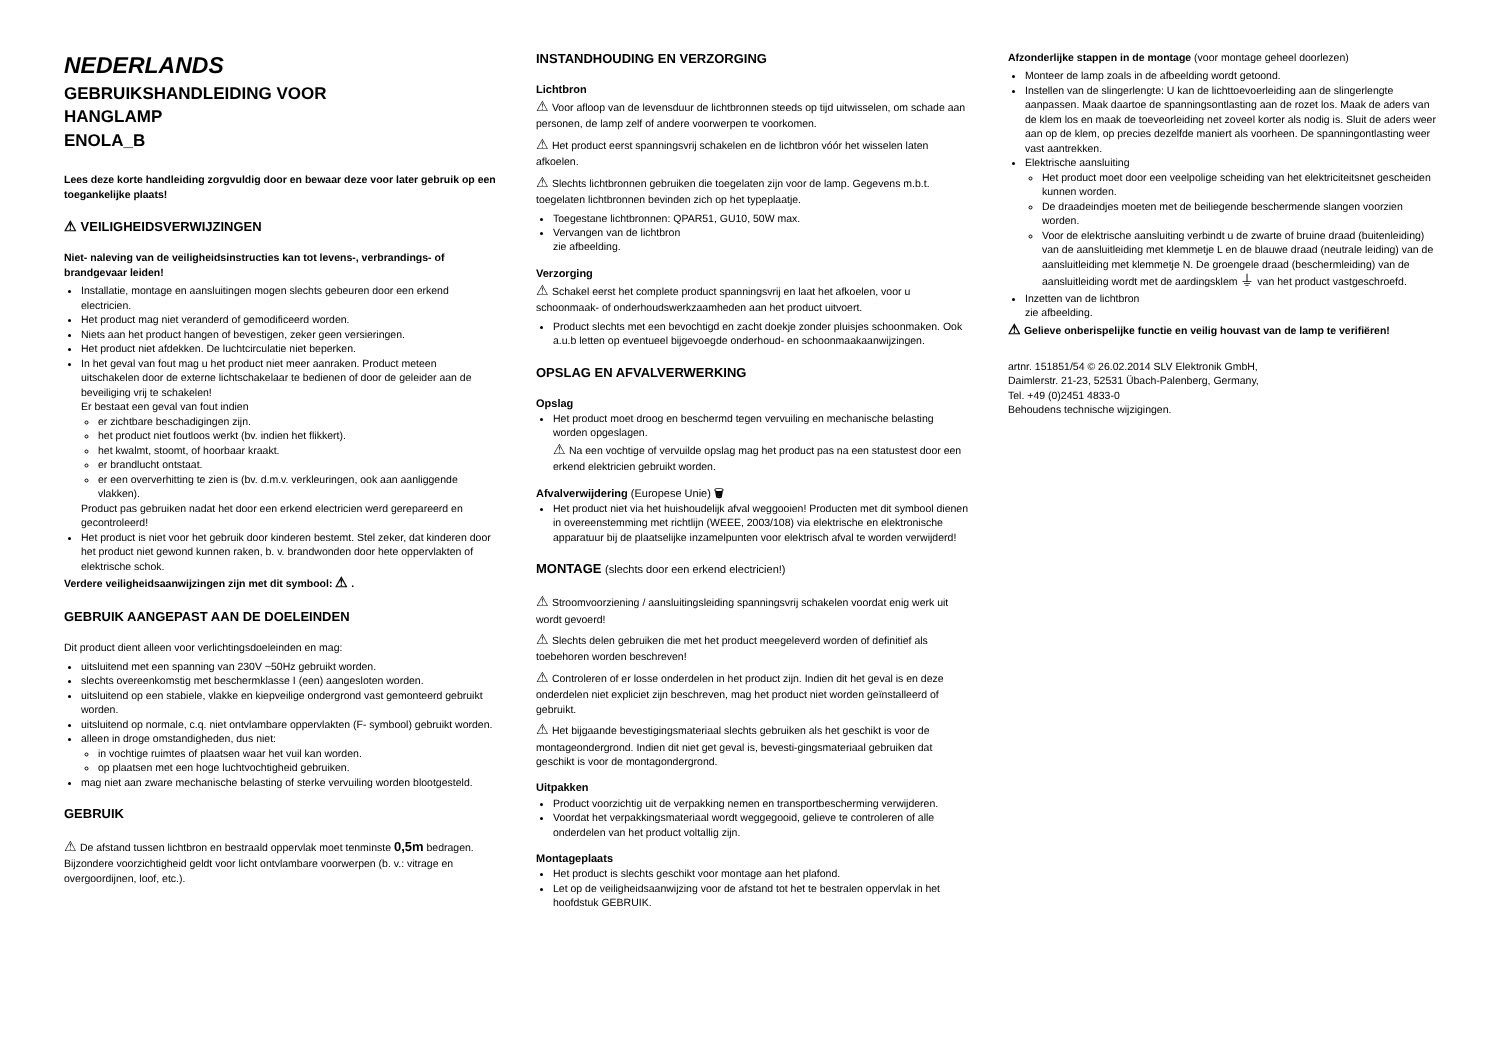NEDERLANDS
GEBRUIKSHANDLEIDING VOOR
HANGLAMP
ENOLA_B
Lees deze korte handleiding zorgvuldig door en bewaar deze voor later gebruik op een toegankelijke plaats!
⚠ VEILIGHEIDSVERWIJZINGEN
Niet- naleving van de veiligheidsinstructies kan tot levens-, verbrandings- of brandgevaar leiden!
Installatie, montage en aansluitingen mogen slechts gebeuren door een erkend electricien.
Het product mag niet veranderd of gemodificeerd worden.
Niets aan het product hangen of bevestigen, zeker geen versieringen.
Het product niet afdekken. De luchtcirculatie niet beperken.
In het geval van fout mag u het product niet meer aanraken. Product meteen uitschakelen door de externe lichtschakelaar te bedienen of door de geleider aan de beveiliging vrij te schakelen!
Er bestaat een geval van fout indien
er zichtbare beschadigingen zijn.
het product niet foutloos werkt (bv. indien het flikkert).
het kwalmt, stoomt, of hoorbaar kraakt.
er brandlucht ontstaat.
er een oververhitting te zien is (bv. d.m.v. verkleuringen, ook aan aanliggende vlakken).
Product pas gebruiken nadat het door een erkend electricien werd gerepareerd en gecontroleerd!
Het product is niet voor het gebruik door kinderen bestemt. Stel zeker, dat kinderen door het product niet gewond kunnen raken, b. v. brandwonden door hete oppervlakten of elektrische schok.
Verdere veiligheidsaanwijzingen zijn met dit symbool: ⚠ .
GEBRUIK AANGEPAST AAN DE DOELEINDEN
Dit product dient alleen voor verlichtingsdoeleinden en mag:
uitsluitend met een spanning van 230V ~50Hz gebruikt worden.
slechts overeenkomstig met beschermklasse I (een) aangesloten worden.
uitsluitend op een stabiele, vlakke en kiepveilige ondergrond vast gemonteerd gebruikt worden.
uitsluitend op normale, c.q. niet ontvlambare oppervlakten (F- symbool) gebruikt worden.
alleen in droge omstandigheden, dus niet:
in vochtige ruimtes of plaatsen waar het vuil kan worden.
op plaatsen met een hoge luchtvochtigheid gebruiken.
mag niet aan zware mechanische belasting of sterke vervuiling worden blootgesteld.
GEBRUIK
⚠ De afstand tussen lichtbron en bestraald oppervlak moet tenminste 0,5m bedragen. Bijzondere voorzichtigheid geldt voor licht ontvlambare voorwerpen (b. v.: vitrage en overgoordijnen, loof, etc.).
INSTANDHOUDING EN VERZORGING
Lichtbron
⚠ Voor afloop van de levensduur de lichtbronnen steeds op tijd uitwisselen, om schade aan personen, de lamp zelf of andere voorwerpen te voorkomen.
⚠ Het product eerst spanningsvrij schakelen en de lichtbron vóór het wisselen laten afkoelen.
⚠ Slechts lichtbronnen gebruiken die toegelaten zijn voor de lamp. Gegevens m.b.t. toegelaten lichtbronnen bevinden zich op het typeplaatje.
Toegestane lichtbronnen: QPAR51, GU10, 50W max.
Vervangen van de lichtbron
zie afbeelding.
Verzorging
⚠ Schakel eerst het complete product spanningsvrij en laat het afkoelen, voor u schoonmaak- of onderhoudswerkzaamheden aan het product uitvoert.
Product slechts met een bevochtigd en zacht doekje zonder pluisjes schoonmaken. Ook a.u.b letten op eventueel bijgevoegde onderhoud- en schoonmaakaanwijzingen.
OPSLAG EN AFVALVERWERKING
Opslag
Het product moet droog en beschermd tegen vervuiling en mechanische belasting worden opgeslagen.
⚠ Na een vochtige of vervuilde opslag mag het product pas na een statustest door een erkend elektricien gebruikt worden.
Afvalverwijdering (Europese Unie) 🗑
Het product niet via het huishoudelijk afval weggooien! Producten met dit symbool dienen in overeenstemming met richtlijn (WEEE, 2003/108) via elektrische en elektronische apparatuur bij de plaatselijke inzamelpunten voor elektrisch afval te worden verwijderd!
MONTAGE (slechts door een erkend electricien!)
⚠ Stroomvoorziening / aansluitingsleiding spanningsvrij schakelen voordat enig werk uit wordt gevoerd!
⚠ Slechts delen gebruiken die met het product meegeleverd worden of definitief als toebehoren worden beschreven!
⚠ Controleren of er losse onderdelen in het product zijn. Indien dit het geval is en deze onderdelen niet expliciet zijn beschreven, mag het product niet worden geïnstalleerd of gebruikt.
⚠ Het bijgaande bevestigingsmateriaal slechts gebruiken als het geschikt is voor de montageondergrond. Indien dit niet get geval is, bevesti-gingsmateriaal gebruiken dat geschikt is voor de montagondergrond.
Uitpakken
Product voorzichtig uit de verpakking nemen en transportbescherming verwijderen.
Voordat het verpakkingsmateriaal wordt weggegooid, gelieve te controleren of alle onderdelen van het product voltallig zijn.
Montageplaats
Het product is slechts geschikt voor montage aan het plafond.
Let op de veiligheidsaanwijzing voor de afstand tot het te bestralen oppervlak in het hoofdstuk GEBRUIK.
Afzonderlijke stappen in de montage (voor montage geheel doorlezen)
Monteer de lamp zoals in de afbeelding wordt getoond.
Instellen van de slingerlengte: U kan de lichttoevoerleiding aan de slingerlengte aanpassen. Maak daartoe de spanningsontlasting aan de rozet los. Maak de aders van de klem los en maak de toeveorleiding net zoveel korter als nodig is. Sluit de aders weer aan op de klem, op precies dezelfde maniert als voorheen. De spanningontlasting weer vast aantrekken.
Elektrische aansluiting
Het product moet door een veelpolige scheiding van het elektriciteitsnet gescheiden kunnen worden.
De draadeindjes moeten met de beiliegende beschermende slangen voorzien worden.
Voor de elektrische aansluiting verbindt u de zwarte of bruine draad (buitenleiding) van de aansluitleiding met klemmetje L en de blauwe draad (neutrale leiding) van de aansluitleiding met klemmetje N. De groengele draad (beschermleiding) van de aansluitleiding wordt met de aardingsklem ⏚ van het product vastgeschroefd.
Inzetten van de lichtbron
zie afbeelding.
⚠ Gelieve onberispelijke functie en veilig houvast van de lamp te verifiëren!
artnr. 151851/54 © 26.02.2014 SLV Elektronik GmbH,
Daimlerstr. 21-23, 52531 Übach-Palenberg, Germany,
Tel. +49 (0)2451 4833-0
Behoudens technische wijzigingen.